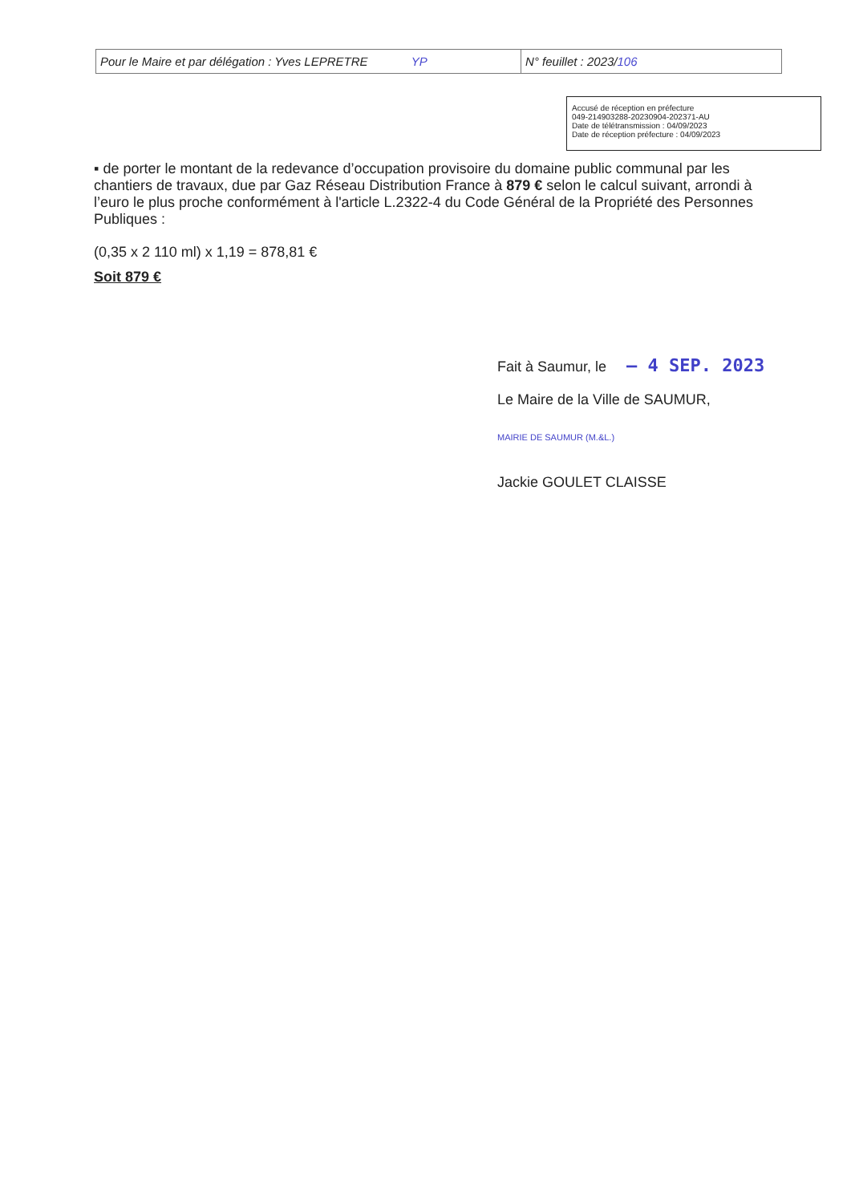| Pour le Maire et par délégation : Yves LEPRETRE YP | N° feuillet : 2023/ 106 |
Accusé de réception en préfecture
049-214903288-20230904-202371-AU
Date de télétransmission : 04/09/2023
Date de réception préfecture : 04/09/2023
▪ de porter le montant de la redevance d’occupation provisoire du domaine public communal par les chantiers de travaux, due par Gaz Réseau Distribution France à 879 € selon le calcul suivant, arrondi à l’euro le plus proche conformément à l'article L.2322-4 du Code Général de la Propriété des Personnes Publiques :
(0,35 x 2 110 ml) x 1,19 = 878,81 €
Soit 879 €
Fait à Saumur, le – 4 SEP. 2023
Le Maire de la Ville de SAUMUR,
MAIRIE DE SAUMUR (M.&L.)
Jackie GOULET CLAISSE